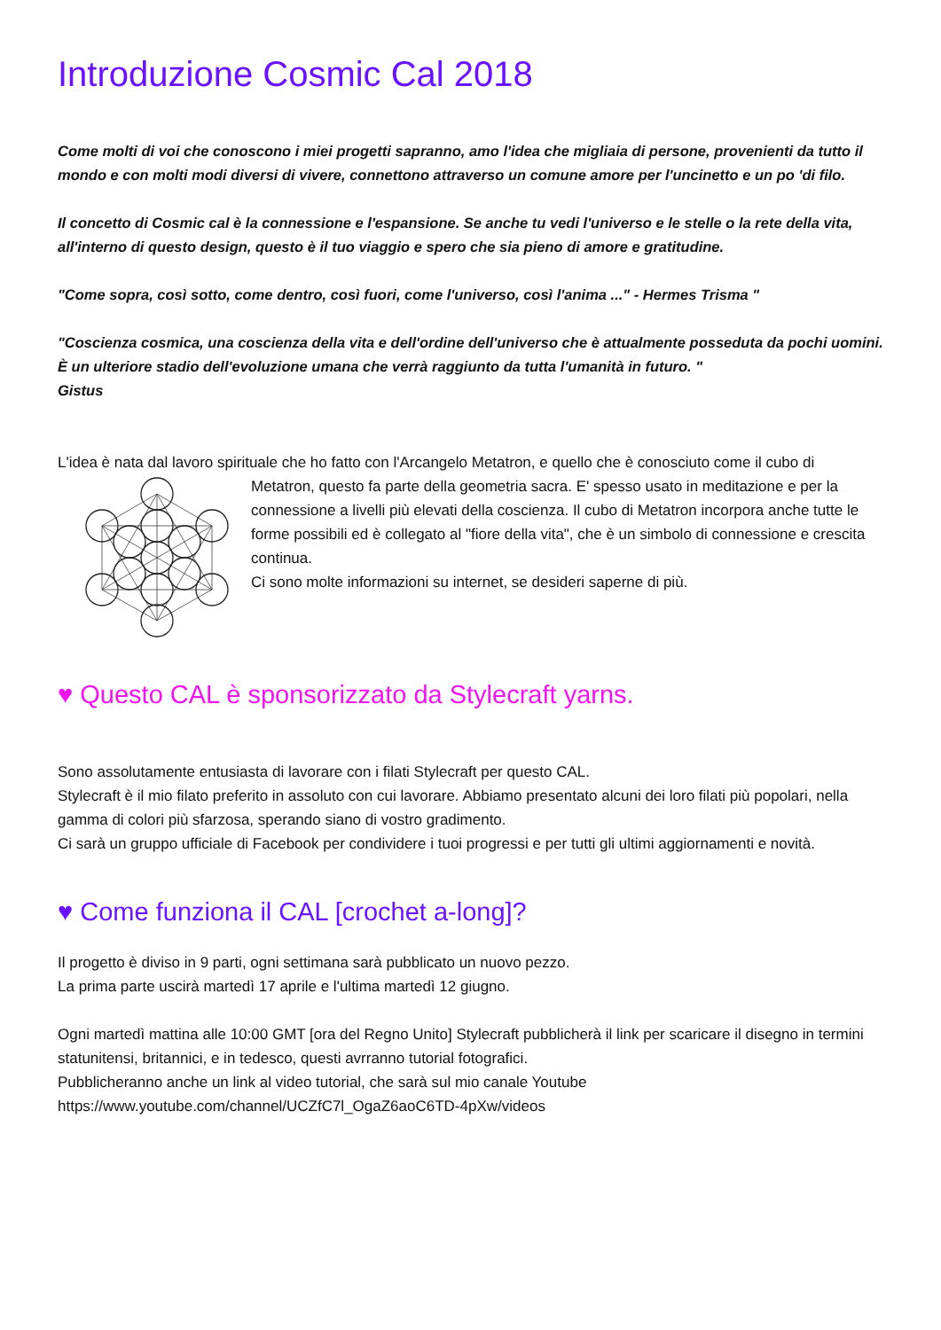Introduzione Cosmic Cal 2018
Come molti di voi che conoscono i miei progetti sapranno, amo l'idea che migliaia di persone, provenienti da tutto il mondo e con molti modi diversi di vivere, connettono attraverso un comune amore per l'uncinetto e un po 'di filo.
Il concetto di Cosmic cal è la connessione e l'espansione. Se anche tu vedi l'universo e le stelle o la rete della vita, all'interno di questo design, questo è il tuo viaggio e spero che sia pieno di amore e gratitudine.
"Come sopra, così sotto, come dentro, così fuori, come l'universo, così l'anima ..." - Hermes Trisma "
"Coscienza cosmica, una coscienza della vita e dell'ordine dell'universo che è attualmente posseduta da pochi uomini.
È un ulteriore stadio dell'evoluzione umana che verrà raggiunto da tutta l'umanità in futuro. "
Gistus
L'idea è nata dal lavoro spirituale che ho fatto con l'Arcangelo Metatron, e quello che è conosciuto come il cubo di
Metatron, questo fa parte della geometria sacra. E' spesso usato in meditazione e per la connessione a livelli più elevati della coscienza. Il cubo di Metatron incorpora anche tutte le forme possibili ed è collegato al "fiore della vita", che è un simbolo di connessione e crescita continua.
Ci sono molte informazioni su internet, se desideri saperne di più.
♥ Questo CAL è sponsorizzato da Stylecraft yarns.
Sono assolutamente entusiasta di lavorare con i filati Stylecraft per questo CAL.
Stylecraft è il mio filato preferito in assoluto con cui lavorare. Abbiamo presentato alcuni dei loro filati più popolari, nella gamma di colori più sfarzosa, sperando siano di vostro gradimento.
Ci sarà un gruppo ufficiale di Facebook per condividere i tuoi progressi e per tutti gli ultimi aggiornamenti e novità.
♥ Come funziona il CAL [crochet a-long]?
Il progetto è diviso in 9 parti, ogni settimana sarà pubblicato un nuovo pezzo.
La prima parte uscirà martedì 17 aprile e l'ultima martedì 12 giugno.
Ogni martedì mattina alle 10:00 GMT [ora del Regno Unito] Stylecraft pubblicherà il link per scaricare il disegno in termini statunitensi, britannici, e in tedesco, questi avrranno tutorial fotografici.
Pubblicheranno anche un link al video tutorial, che sarà sul mio canale Youtube
https://www.youtube.com/channel/UCZfC7l_OgaZ6aoC6TD-4pXw/videos